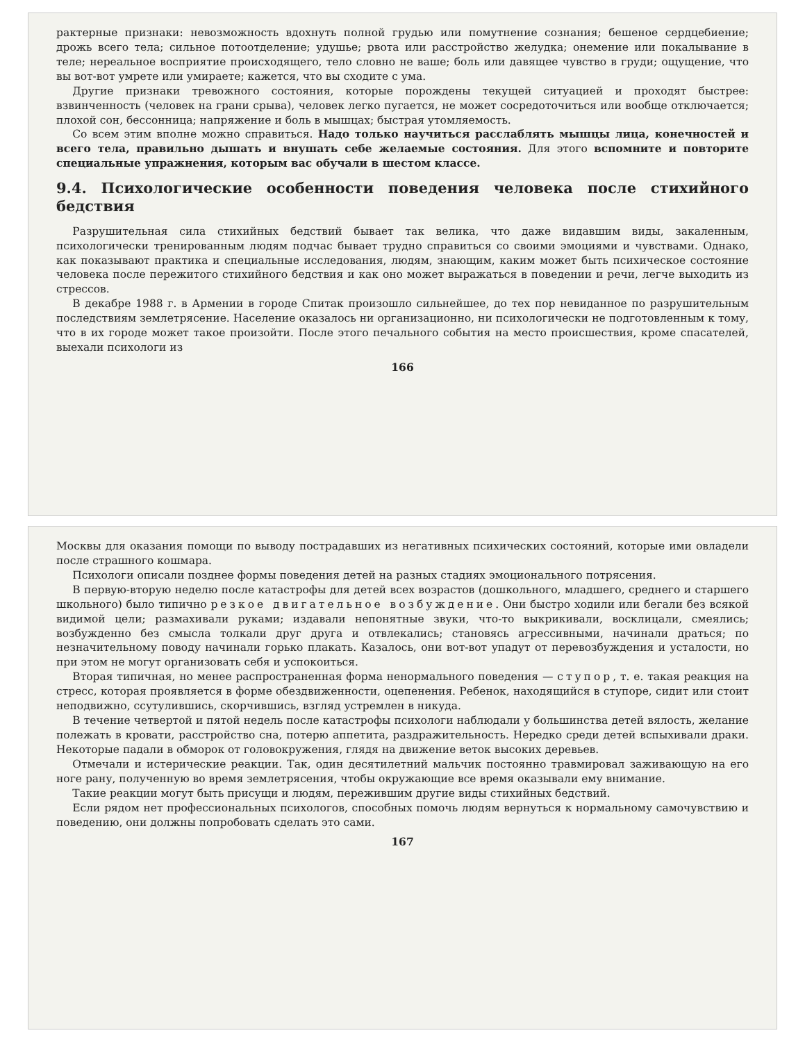рактерные признаки: невозможность вдохнуть полной грудью или помутнение сознания; бешеное сердцебиение; дрожь всего тела; сильное потоотделение; удушье; рвота или расстройство желудка; онемение или покалывание в теле; нереальное восприятие происходящего, тело словно не ваше; боль или давящее чувство в груди; ощущение, что вы вот-вот умрете или умираете; кажется, что вы сходите с ума.
Другие признаки тревожного состояния, которые порождены текущей ситуацией и проходят быстрее: взвинченность (человек на грани срыва), человек легко пугается, не может сосредоточиться или вообще отключается; плохой сон, бессонница; напряжение и боль в мышцах; быстрая утомляемость.
Со всем этим вполне можно справиться. Надо только научиться расслаблять мышцы лица, конечностей и всего тела, правильно дышать и внушать себе желаемые состояния. Для этого вспомните и повторите специальные упражнения, которым вас обучали в шестом классе.
9.4. Психологические особенности поведения человека после стихийного бедствия
Разрушительная сила стихийных бедствий бывает так велика, что даже видавшим виды, закаленным, психологически тренированным людям подчас бывает трудно справиться со своими эмоциями и чувствами. Однако, как показывают практика и специальные исследования, людям, знающим, каким может быть психическое состояние человека после пережитого стихийного бедствия и как оно может выражаться в поведении и речи, легче выходить из стрессов.
В декабре 1988 г. в Армении в городе Спитак произошло сильнейшее, до тех пор невиданное по разрушительным последствиям землетрясение. Население оказалось ни организационно, ни психологически не подготовленным к тому, что в их городе может такое произойти. После этого печального события на место происшествия, кроме спасателей, выехали психологи из
166
Москвы для оказания помощи по выводу пострадавших из негативных психических состояний, которые ими овладели после страшного кошмара.
Психологи описали позднее формы поведения детей на разных стадиях эмоционального потрясения.
В первую-вторую неделю после катастрофы для детей всех возрастов (дошкольного, младшего, среднего и старшего школьного) было типично резкое двигательное возбуждение. Они быстро ходили или бегали без всякой видимой цели; размахивали руками; издавали непонятные звуки, что-то выкрикивали, восклицали, смеялись; возбужденно без смысла толкали друг друга и отвлекались; становясь агрессивными, начинали драться; по незначительному поводу начинали горько плакать. Казалось, они вот-вот упадут от перевозбуждения и усталости, но при этом не могут организовать себя и успокоиться.
Вторая типичная, но менее распространенная форма ненормального поведения — ступор, т. е. такая реакция на стресс, которая проявляется в форме обездвиженности, оцепенения. Ребенок, находящийся в ступоре, сидит или стоит неподвижно, ссутулившись, скорчившись, взгляд устремлен в никуда.
В течение четвертой и пятой недель после катастрофы психологи наблюдали у большинства детей вялость, желание полежать в кровати, расстройство сна, потерю аппетита, раздражительность. Нередко среди детей вспыхивали драки. Некоторые падали в обморок от головокружения, глядя на движение веток высоких деревьев.
Отмечали и истерические реакции. Так, один десятилетний мальчик постоянно травмировал заживающую на его ноге рану, полученную во время землетрясения, чтобы окружающие все время оказывали ему внимание.
Такие реакции могут быть присущи и людям, пережившим другие виды стихийных бедствий.
Если рядом нет профессиональных психологов, способных помочь людям вернуться к нормальному самочувствию и поведению, они должны попробовать сделать это сами.
167